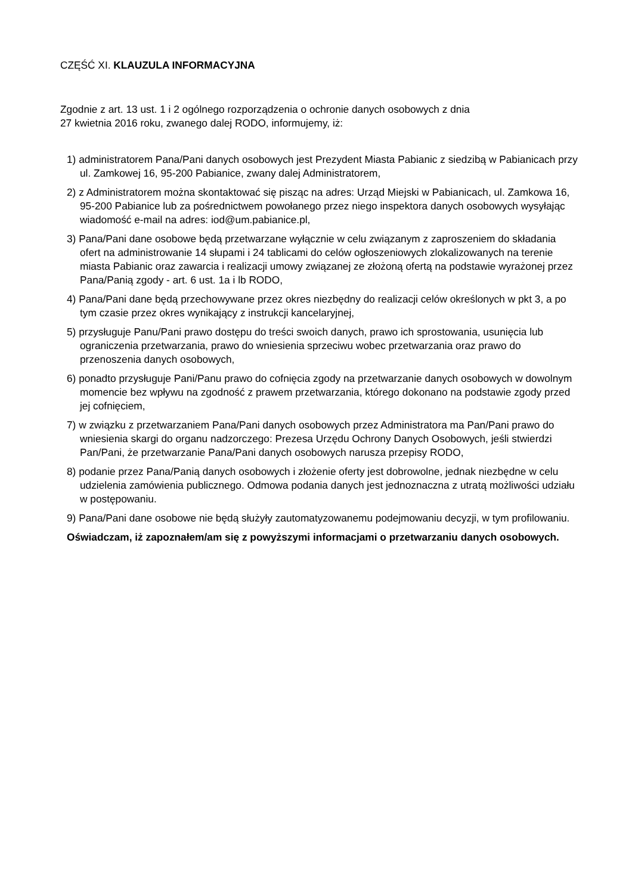CZĘŚĆ XI. KLAUZULA INFORMACYJNA
Zgodnie z art. 13 ust. 1 i 2 ogólnego rozporządzenia o ochronie danych osobowych z dnia
27 kwietnia 2016 roku, zwanego dalej RODO, informujemy, iż:
1) administratorem Pana/Pani danych osobowych jest Prezydent Miasta Pabianic z siedzibą w Pabianicach przy ul. Zamkowej 16, 95-200 Pabianice, zwany dalej Administratorem,
2) z Administratorem można skontaktować się pisząc na adres: Urząd Miejski w Pabianicach, ul. Zamkowa 16, 95-200 Pabianice lub za pośrednictwem powołanego przez niego inspektora danych osobowych wysyłając wiadomość e-mail na adres: iod@um.pabianice.pl,
3) Pana/Pani dane osobowe będą przetwarzane wyłącznie w celu związanym z zaproszeniem do składania ofert na administrowanie 14 słupami i 24 tablicami do celów ogłoszeniowych zlokalizowanych na terenie miasta Pabianic oraz zawarcia i realizacji umowy związanej ze złożoną ofertą na podstawie wyrażonej przez Pana/Panią zgody - art. 6 ust. 1a i lb RODO,
4) Pana/Pani dane będą przechowywane przez okres niezbędny do realizacji celów określonych w pkt 3, a po tym czasie przez okres wynikający z instrukcji kancelaryjnej,
5) przysługuje Panu/Pani prawo dostępu do treści swoich danych, prawo ich sprostowania, usunięcia lub ograniczenia przetwarzania, prawo do wniesienia sprzeciwu wobec przetwarzania oraz prawo do przenoszenia danych osobowych,
6) ponadto przysługuje Pani/Panu prawo do cofnięcia zgody na przetwarzanie danych osobowych w dowolnym momencie bez wpływu na zgodność z prawem przetwarzania, którego dokonano na podstawie zgody przed jej cofnięciem,
7) w związku z przetwarzaniem Pana/Pani danych osobowych przez Administratora ma Pan/Pani prawo do wniesienia skargi do organu nadzorczego: Prezesa Urzędu Ochrony Danych Osobowych, jeśli stwierdzi Pan/Pani, że przetwarzanie Pana/Pani danych osobowych narusza przepisy RODO,
8) podanie przez Pana/Panią danych osobowych i złożenie oferty jest dobrowolne, jednak niezbędne w celu udzielenia zamówienia publicznego. Odmowa podania danych jest jednoznaczna z utratą możliwości udziału w postępowaniu.
9) Pana/Pani dane osobowe nie będą służyły zautomatyzowanemu podejmowaniu decyzji, w tym profilowaniu.
Oświadczam, iż zapoznałem/am się z powyższymi informacjami o przetwarzaniu danych osobowych.